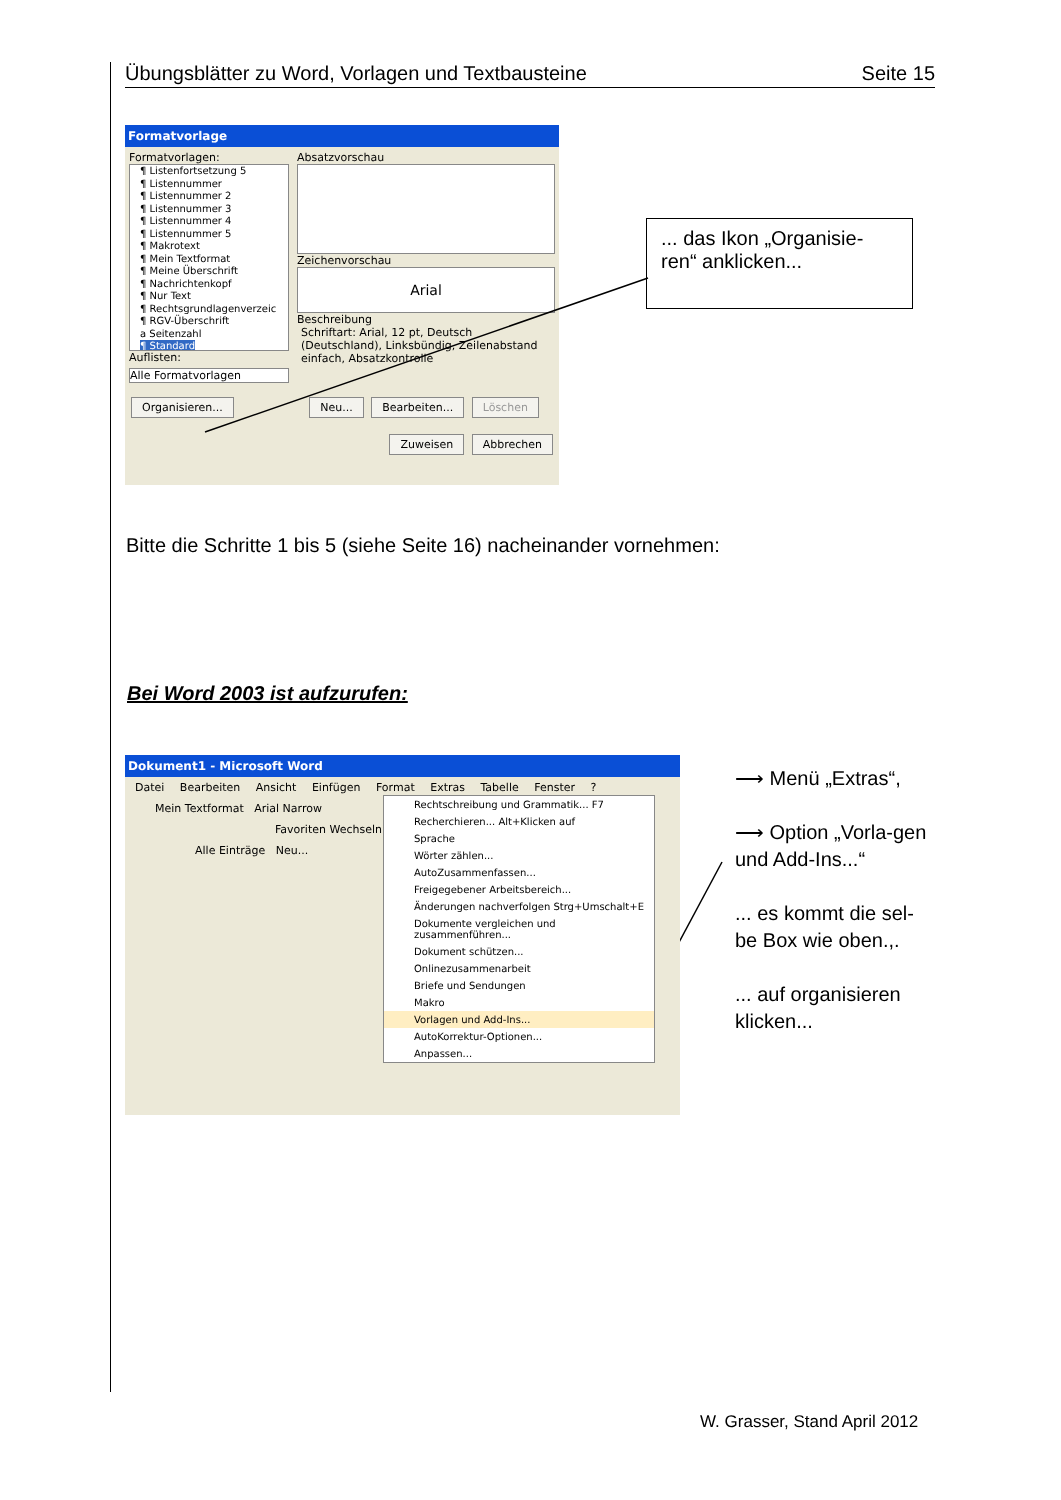Übungsblätter zu Word, Vorlagen und Textbausteine Seite 15
Formatvorlage
Formatvorlagen:
¶ Listenfortsetzung 5
¶ Listennummer
¶ Listennummer 2
¶ Listennummer 3
¶ Listennummer 4
¶ Listennummer 5
¶ Makrotext
¶ Mein Textformat
¶ Meine Überschrift
¶ Nachrichtenkopf
¶ Nur Text
¶ Rechtsgrundlagenverzeic
¶ RGV-Überschrift
a Seitenzahl
¶ Standard
Auflisten:
Alle Formatvorlagen
Absatzvorschau
Zeichenvorschau
Arial
Beschreibung
Schriftart: Arial, 12 pt, Deutsch (Deutschland), Linksbündig, Zeilenabstand einfach, Absatzkontrolle
Organisieren... Neu... Bearbeiten... Löschen
Zuweisen Abbrechen
... das Ikon „Organisie-ren“ anklicken...
Bitte die Schritte 1 bis 5 (siehe Seite 16) nacheinander vornehmen:
Bei Word 2003 ist aufzurufen:
Dokument1 - Microsoft Word
Datei Bearbeiten Ansicht Einfügen Format Extras Tabelle Fenster ?
Mein Textformat Arial Narrow
Favoriten Wechseln
Alle Einträge Neu...
Rechtschreibung und Grammatik... F7
Recherchieren... Alt+Klicken auf
Sprache
Wörter zählen...
AutoZusammenfassen...
Freigegebener Arbeitsbereich...
Änderungen nachverfolgen Strg+Umschalt+E
Dokumente vergleichen und zusammenführen...
Dokument schützen...
Onlinezusammenarbeit
Briefe und Sendungen
Makro
Vorlagen und Add-Ins...
AutoKorrektur-Optionen...
Anpassen...
⟶ Menü „Extras“,
⟶ Option „Vorla-gen und Add-Ins...“
... es kommt die sel-be Box wie oben.,.
... auf organisieren klicken...
W. Grasser, Stand April 2012